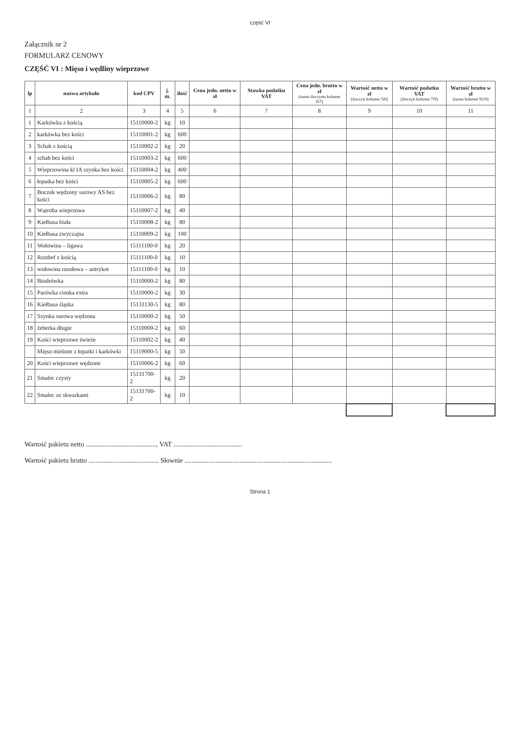część VI
Załącznik nr 2
FORMULARZ CENOWY
CZĘŚĆ VI : Mięso i wędliny wieprzowe
| lp | nazwa artykułu | kod CPV | j. m. | ilość | Cena jedn. netto w zł | Stawka podatku VAT | Cena jedn. brutto w zł (suma iloczynu kolumn 6i7) | Wartość netto w zł (iloczyn kolumn 5i6) | Wartość podatku VAT (iloczyn kolumn 7i9) | Wartość brutto w zł (suma kolumn 9i10) |
| --- | --- | --- | --- | --- | --- | --- | --- | --- | --- | --- |
| 1 | 2 | 3 | 4 | 5 | 6 | 7 | 8 | 9 | 10 | 11 |
| 1 | Karkówka z kością | 15110000-2 | kg | 10 | | | | | | |
| 2 | karkówka bez kości | 15110001-2 | kg | 600 | | | | | | |
| 3 | Schab z kością | 15110002-2 | kg | 20 | | | | | | |
| 4 | schab bez kości | 15110003-2 | kg | 600 | | | | | | |
| 5 | Wieprzowina kl IA szynka bez kości | 15110004-2 | kg | 400 | | | | | | |
| 6 | łopatka bez kości | 15110005-2 | kg | 600 | | | | | | |
| 7 | Boczek wędzony surowy AS bez kości | 15110006-2 | kg | 80 | | | | | | |
| 8 | Wątroba wieprzowa | 15110007-2 | kg | 40 | | | | | | |
| 9 | Kiełbasa biała | 15110008-2 | kg | 80 | | | | | | |
| 10 | Kiełbasa zwyczajna | 15110009-2 | kg | 100 | | | | | | |
| 11 | Wołowina – ligawa | 15111100-0 | kg | 20 | | | | | | |
| 12 | Rostbef z kością | 15111100-0 | kg | 10 | | | | | | |
| 13 | wołowina rosołowa – antrykot | 15111100-0 | kg | 10 | | | | | | |
| 14 | Biodrówka | 15110000-2 | kg | 80 | | | | | | |
| 15 | Parówka cienka extra | 15110000-2 | kg | 30 | | | | | | |
| 16 | Kiełbasa śląska | 15131130-5 | kg | 80 | | | | | | |
| 17 | Szynka surowa wędzona | 15110000-2 | kg | 50 | | | | | | |
| 18 | żeberka długie | 15110000-2 | kg | 60 | | | | | | |
| 19 | Kości wieprzowe świeże | 15110002-2 | kg | 40 | | | | | | |
| | Mięso mielone z łopatki i karkówki | 15119000-5 | kg | 50 | | | | | | |
| 20 | Kości wieprzowe wędzone | 15110006-2 | kg | 60 | | | | | | |
| 21 | Smalec czysty | 15131700-2 | kg | 20 | | | | | | |
| 22 | Smalec ze skwarkami | 15131700-2 | kg | 10 | | | | | | |
Wartość pakietu netto ........................................., VAT ........................................
Wartość pakietu brutto ......................................... Słownie ......................................................................................
Strona 1